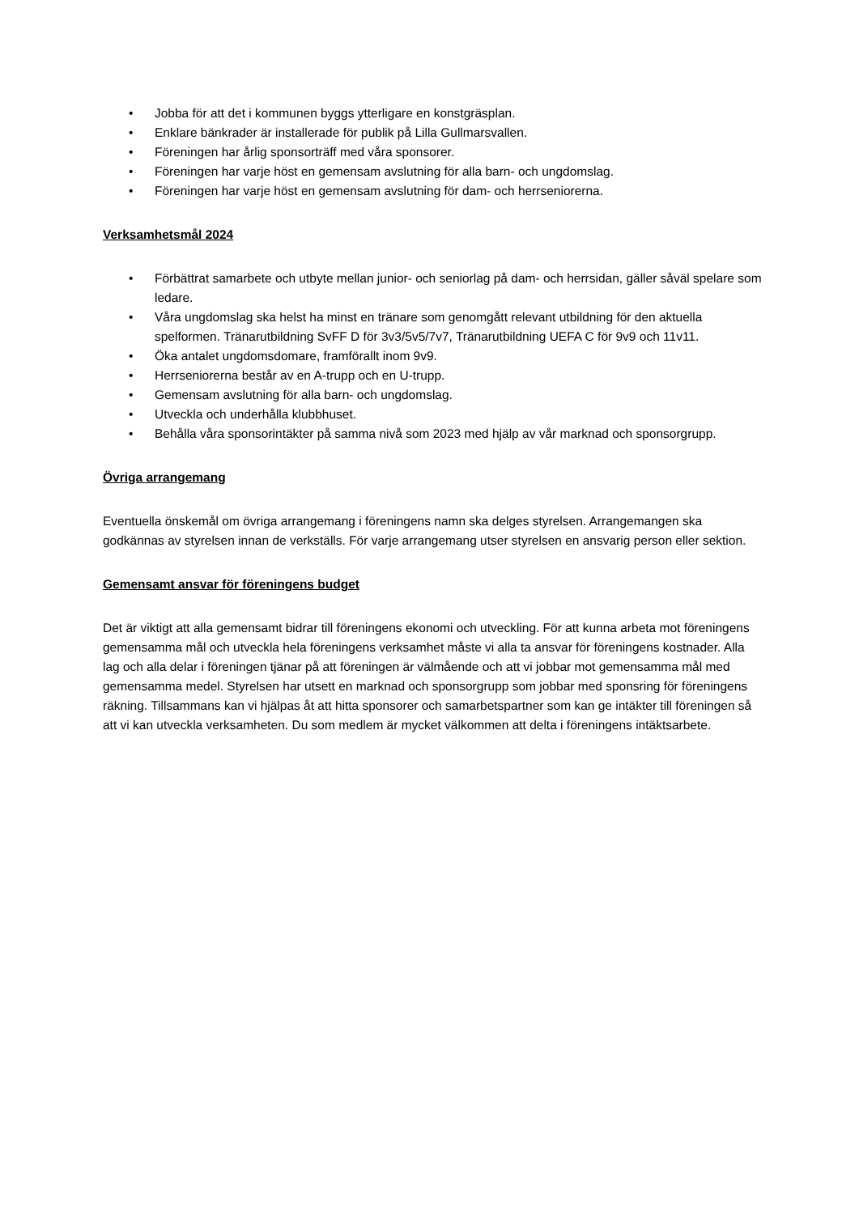• Jobba för att det i kommunen byggs ytterligare en konstgräsplan.
• Enklare bänkrader är installerade för publik på Lilla Gullmarsvallen.
• Föreningen har årlig sponsorträff med våra sponsorer.
• Föreningen har varje höst en gemensam avslutning för alla barn- och ungdomslag.
• Föreningen har varje höst en gemensam avslutning för dam- och herrseniorerna.
Verksamhetsmål 2024
• Förbättrat samarbete och utbyte mellan junior- och seniorlag på dam- och herrsidan, gäller såväl spelare som ledare.
• Våra ungdomslag ska helst ha minst en tränare som genomgått relevant utbildning för den aktuella spelformen. Tränarutbildning SvFF D för 3v3/5v5/7v7, Tränarutbildning UEFA C för 9v9 och 11v11.
• Öka antalet ungdomsdomare, framförallt inom 9v9.
• Herrseniorerna består av en A-trupp och en U-trupp.
• Gemensam avslutning för alla barn- och ungdomslag.
• Utveckla och underhålla klubbhuset.
• Behålla våra sponsorintäkter på samma nivå som 2023 med hjälp av vår marknad och sponsorgrupp.
Övriga arrangemang
Eventuella önskemål om övriga arrangemang i föreningens namn ska delges styrelsen. Arrangemangen ska godkännas av styrelsen innan de verkställs. För varje arrangemang utser styrelsen en ansvarig person eller sektion.
Gemensamt ansvar för föreningens budget
Det är viktigt att alla gemensamt bidrar till föreningens ekonomi och utveckling. För att kunna arbeta mot föreningens gemensamma mål och utveckla hela föreningens verksamhet måste vi alla ta ansvar för föreningens kostnader. Alla lag och alla delar i föreningen tjänar på att föreningen är välmående och att vi jobbar mot gemensamma mål med gemensamma medel. Styrelsen har utsett en marknad och sponsorgrupp som jobbar med sponsring för föreningens räkning. Tillsammans kan vi hjälpas åt att hitta sponsorer och samarbetspartner som kan ge intäkter till föreningen så att vi kan utveckla verksamheten. Du som medlem är mycket välkommen att delta i föreningens intäktsarbete.